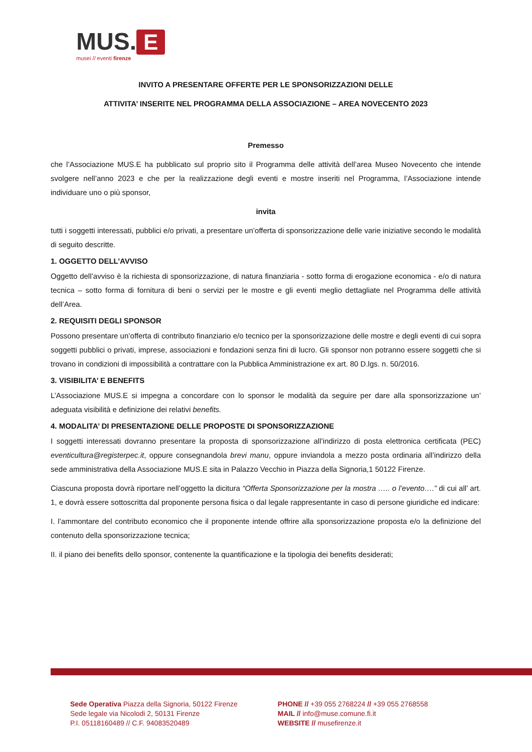MUS. E
musei // eventi firenze
INVITO A PRESENTARE OFFERTE PER LE SPONSORIZZAZIONI DELLE
ATTIVITA’ INSERITE NEL PROGRAMMA DELLA ASSOCIAZIONE – AREA NOVECENTO 2023
Premesso
che l’Associazione MUS.E ha pubblicato sul proprio sito il Programma delle attività dell’area Museo Novecento che intende svolgere nell’anno 2023 e che per la realizzazione degli eventi e mostre inseriti nel Programma, l’Associazione intende individuare uno o più sponsor,
invita
tutti i soggetti interessati, pubblici e/o privati, a presentare un’offerta di sponsorizzazione delle varie iniziative secondo le modalità di seguito descritte.
1. OGGETTO DELL’AVVISO
Oggetto dell’avviso è la richiesta di sponsorizzazione, di natura finanziaria - sotto forma di erogazione economica - e/o di natura tecnica – sotto forma di fornitura di beni o servizi per le mostre e gli eventi meglio dettagliate nel Programma delle attività dell’Area.
2. REQUISITI DEGLI SPONSOR
Possono presentare un’offerta di contributo finanziario e/o tecnico per la sponsorizzazione delle mostre e degli eventi di cui sopra soggetti pubblici o privati, imprese, associazioni e fondazioni senza fini di lucro. Gli sponsor non potranno essere soggetti che si trovano in condizioni di impossibilità a contrattare con la Pubblica Amministrazione ex art. 80 D.lgs. n. 50/2016.
3. VISIBILITA’ E BENEFITS
L’Associazione MUS.E si impegna a concordare con lo sponsor le modalità da seguire per dare alla sponsorizzazione un’ adeguata visibilità e definizione dei relativi benefits.
4. MODALITA’ DI PRESENTAZIONE DELLE PROPOSTE DI SPONSORIZZAZIONE
I soggetti interessati dovranno presentare la proposta di sponsorizzazione all’indirizzo di posta elettronica certificata (PEC) eventicultura@registerpec.it, oppure consegnandola brevi manu, oppure inviandola a mezzo posta ordinaria all’indirizzo della sede amministrativa della Associazione MUS.E sita in Palazzo Vecchio in Piazza della Signoria,1 50122 Firenze.
Ciascuna proposta dovrà riportare nell’oggetto la dicitura “Offerta Sponsorizzazione per la mostra ….. o l’evento….” di cui all’ art. 1, e dovrà essere sottoscritta dal proponente persona fisica o dal legale rappresentante in caso di persone giuridiche ed indicare:
I. l’ammontare del contributo economico che il proponente intende offrire alla sponsorizzazione proposta e/o la definizione del contenuto della sponsorizzazione tecnica;
II. il piano dei benefits dello sponsor, contenente la quantificazione e la tipologia dei benefits desiderati;
Sede Operativa Piazza della Signoria, 50122 Firenze
Sede legale via Nicolodi 2, 50131 Firenze
P.I. 05118160489 // C.F. 94083520489
PHONE // +39 055 2768224 // +39 055 2768558
MAIL // info@muse.comune.fi.it
WEBSITE // musefirenze.it